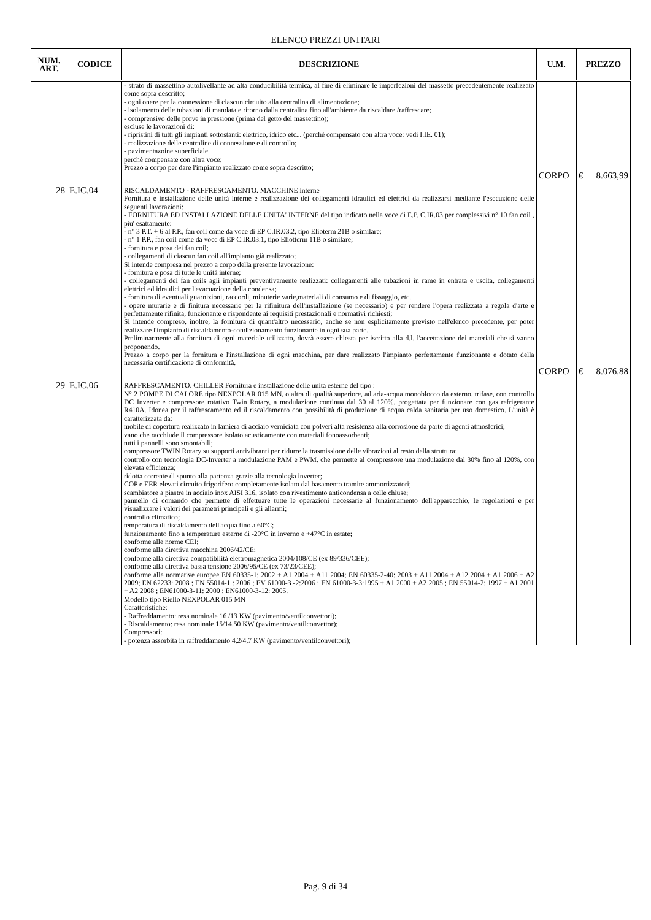ELENCO PREZZI UNITARI
| NUM. ART. | CODICE | DESCRIZIONE | U.M. | PREZZO | |
| --- | --- | --- | --- | --- | --- |
| | | - strato di massettino autolivellante ad alta conducibilità termica, al fine di eliminare le imperfezioni del massetto precedentemente realizzato come sopra descritto; - ogni onere per la connessione di ciascun circuito alla centralina di alimentazione; - isolamento delle tubazioni di mandata e ritorno dalla centralina fino all'ambiente da riscaldare /raffrescare; - comprensivo delle prove in pressione (prima del getto del massettino); escluse le lavorazioni di: - ripristini di tutti gli impianti sottostanti: elettrico, idrico etc... (perchè compensato con altra voce: vedi I.IE. 01); - realizzazione delle centraline di connessione e di controllo; - pavimentazoine superficiale perchè compensate con altra voce; Prezzo a corpo per dare l'impianto realizzato come sopra descritto; | CORPO | € | 8.663,99 |
| 28 | E.IC.04 | RISCALDAMENTO - RAFFRESCAMENTO. MACCHINE interne Fornitura e installazione delle unità interne e realizzazione dei collegamenti idraulici ed elettrici da realizzarsi mediante l'esecuzione delle seguenti lavorazioni: - FORNITURA ED INSTALLAZIONE DELLE UNITA' INTERNE del tipo indicato nella voce di E.P. C.IR.03 per complessivi n° 10 fan coil , piu' esattamente: - n° 3 P.T. + 6 al P.P., fan coil come da voce di EP C.IR.03.2, tipo Elioterm 21B o similare; - n° 1 P.P., fan coil come da voce di EP C.IR.03.1, tipo Eliotterm 11B o similare; - fornitura e posa dei fan coil; - collegamenti di ciascun fan coil all'impianto già realizzato; Si intende compresa nel prezzo a corpo della presente lavorazione: - fornitura e posa di tutte le unità interne; - collegamenti dei fan coils agli impianti preventivamente realizzati: collegamenti alle tubazioni in rame in entrata e uscita, collegamenti elettrici ed idraulici per l'evacuazione della condensa; - fornitura di eventuali guarnizioni, raccordi, minuterie varie,materiali di consumo e di fissaggio, etc. - opere murarie e di finitura necessarie per la rifinitura dell'installazione (se necessario) e per rendere l'opera realizzata a regola d'arte e perfettamente rifinita, funzionante e rispondente ai requisiti prestazionali e normativi richiesti; Si intende compreso, inoltre, la fornitura di quant'altro necessario, anche se non esplicitamente previsto nell'elenco precedente, per poter realizzare l'impianto di riscaldamento-condizionamento funzionante in ogni sua parte. Preliminarmente alla fornitura di ogni materiale utilizzato, dovrà essere chiesta per iscritto alla d.l. l'accettazione dei materiali che si vanno proponendo. Prezzo a corpo per la fornitura e l'installazione di ogni macchina, per dare realizzato l'impianto perfettamente funzionante e dotato della necessaria certificazione di conformità. | CORPO | € | 8.076,88 |
| 29 | E.IC.06 | RAFFRESCAMENTO. CHILLER Fornitura e installazione delle unita esterne del tipo : N° 2 POMPE DI CALORE tipo NEXPOLAR 015 MN, o altra di qualità superiore, ad aria-acqua monoblocco da esterno, trifase, con controllo DC Inverter e compressore rotativo Twin Rotary, a modulazione continua dal 30 al 120%, progettata per funzionare con gas refrigerante R410A. Idonea per il raffrescamento ed il riscaldamento con possibilità di produzione di acqua calda sanitaria per uso domestico. L'unità è caratterizzata da: mobile di copertura realizzato in lamiera di acciaio verniciata con polveri alta resistenza alla corrosione da parte di agenti atmosferici; vano che racchiude il compressore isolato acusticamente con materiali fonoassorbenti; tutti i pannelli sono smontabili; compressore TWIN Rotary su supporti antivibranti per ridurre la trasmissione delle vibrazioni al resto della struttura; controllo con tecnologia DC-Inverter a modulazione PAM e PWM, che permette al compressore una modulazione dal 30% fino al 120%, con elevata efficienza; ridotta corrente di spunto alla partenza grazie alla tecnologia inverter; COP e EER elevati circuito frigorifero completamente isolato dal basamento tramite ammortizzatori; scambiatore a piastre in acciaio inox AISI 316, isolato con rivestimento anticondensa a celle chiuse; pannello di comando che permette di effettuare tutte le operazioni necessarie al funzionamento dell'apparecchio, le regolazioni e per visualizzare i valori dei parametri principali e gli allarmi; controllo climatico; temperatura di riscaldamento dell'acqua fino a 60°C; funzionamento fino a temperature esterne di -20°C in inverno e +47°C in estate; conforme alle norme CEI; conforme alla direttiva macchina 2006/42/CE; conforme alla direttiva compatibilità elettromagnetica 2004/108/CE (ex 89/336/CEE); conforme alla direttiva bassa tensione 2006/95/CE (ex 73/23/CEE); conforme alle normative europee EN 60335-1: 2002 + A1 2004 + A11 2004; EN 60335-2-40: 2003 + A11 2004 + A12 2004 + A1 2006 + A2 2009; EN 62233: 2008 ; EN 55014-1 : 2006 ; EV 61000-3 -2:2006 ; EN 61000-3-3:1995 + A1 2000 + A2 2005 ; EN 55014-2: 1997 + A1 2001 + A2 2008 ; EN61000-3-11: 2000 ; EN61000-3-12: 2005. Modello tipo Riello NEXPOLAR 015 MN Caratteristiche: - Raffreddamento: resa nominale 16 /13 KW (pavimento/ventilconvettori); - Riscaldamento: resa nominale 15/14,50 KW (pavimento/ventilconvettor); Compressori: - potenza assorbita in raffreddamento 4,2/4,7 KW (pavimento/ventilconvettori); | | | |
Pag. 9 di 34